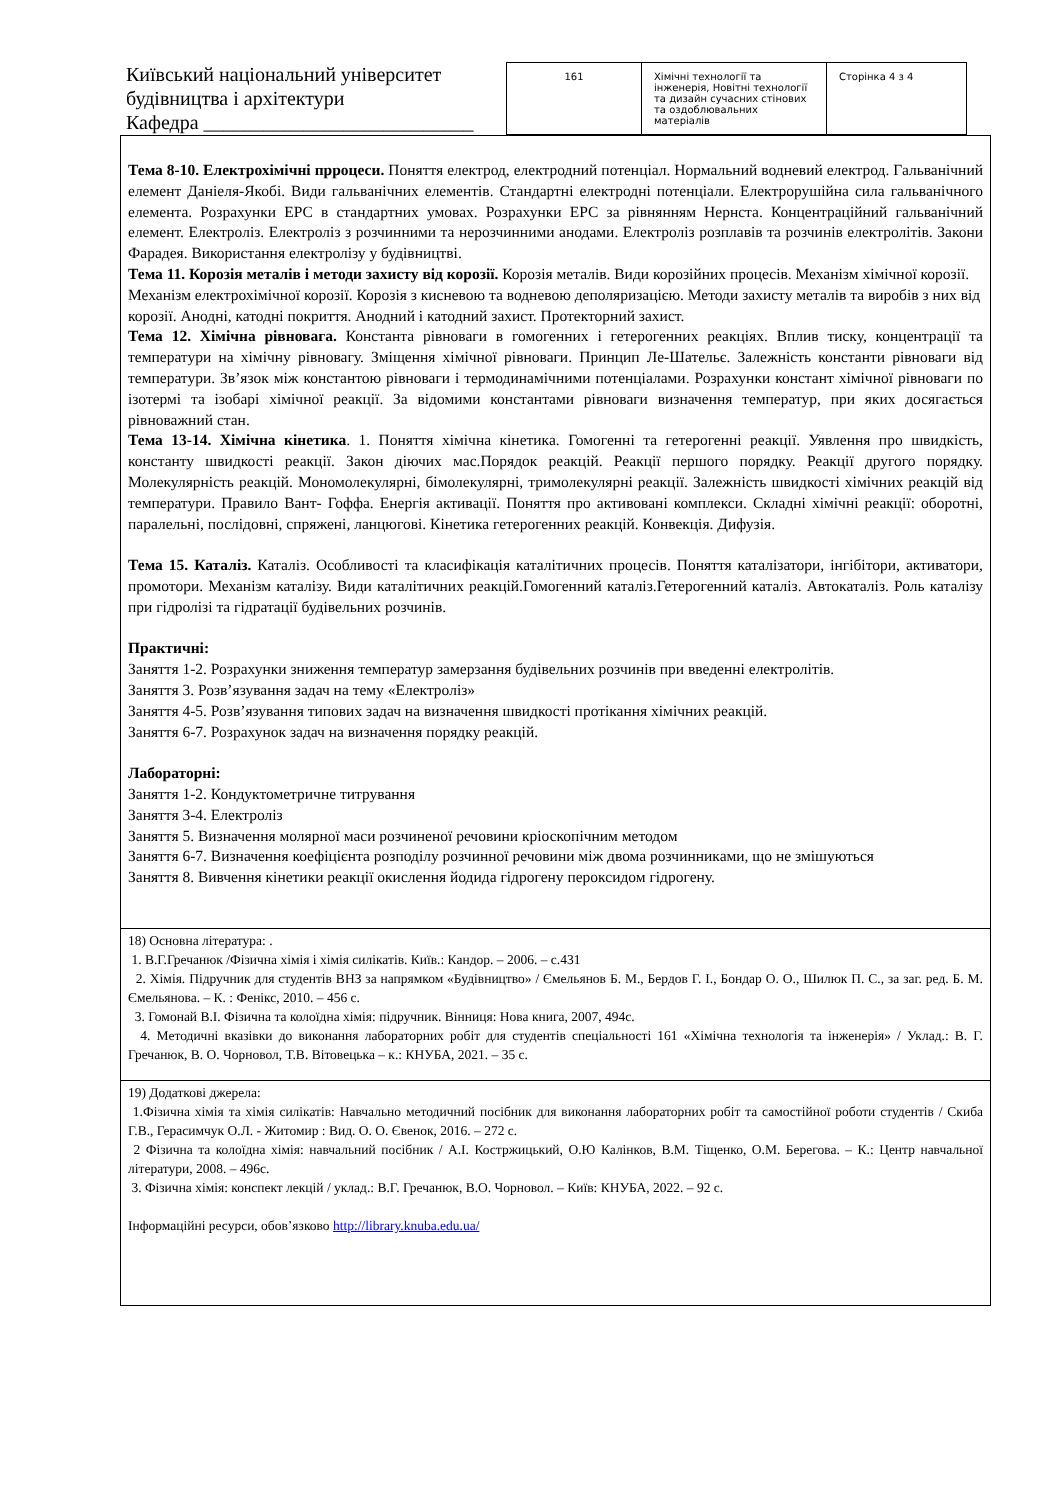Київський національний університет будівництва і архітектури
Кафедра ___________________________
| 161 | Хімічні технології та інженерія, Новітні технології та дизайн сучасних стінових та оздоблювальних матеріалів | Сторінка 4 з 4 |
Тема 8-10. Електрохімічні прроцеси. Поняття електрод, електродний потенціал. Нормальний водневий електрод. Гальванічний елемент Даніеля-Якобі. Види гальванічних елементів. Стандартні електродні потенціали. Електрорушійна сила гальванічного елемента. Розрахунки ЕРС в стандартних умовах. Розрахунки ЕРС за рівнянням Нернста. Концентраційний гальванічний елемент. Електроліз. Електроліз з розчинними та нерозчинними анодами. Електроліз розплавів та розчинів електролітів. Закони Фарадея. Використання електролізу у будівництві.
Тема 11. Корозія металів і методи захисту від корозії. Корозія металів. Види корозійних процесів. Механізм хімічної корозії. Механізм електрохімічної корозії. Корозія з кисневою та водневою деполяризацією. Методи захисту металів та виробів з них від корозії. Анодні, катодні покриття. Анодний і катодний захист. Протекторний захист.
Тема 12. Хімічна рівновага. Константа рівноваги в гомогенних і гетерогенних реакціях. Вплив тиску, концентрації та температури на хімічну рівновагу. Зміщення хімічної рівноваги. Принцип Ле-Шательє. Залежність константи рівноваги від температури. Зв’язок між константою рівноваги і термодинамічними потенціалами. Розрахунки констант хімічної рівноваги по ізотермі та ізобарі хімічної реакції. За відомими константами рівноваги визначення температур, при яких досягається рівноважний стан.
Тема 13-14. Хімічна кінетика. 1. Поняття хімічна кінетика. Гомогенні та гетерогенні реакції. Уявлення про швидкість, константу швидкості реакції. Закон діючих мас.Порядок реакцій. Реакції першого порядку. Реакції другого порядку. Молекулярність реакцій. Мономолекулярні, бімолекулярні, тримолекулярні реакції. Залежність швидкості хімічних реакцій від температури. Правило Вант- Гоффа. Енергія активації. Поняття про активовані комплекси. Складні хімічні реакції: оборотні, паралельні, послідовні, спряжені, ланцюгові. Кінетика гетерогенних реакцій. Конвекція. Дифузія.
Тема 15. Каталіз. Каталіз. Особливості та класифікація каталітичних процесів. Поняття каталізатори, інгібітори, активатори, промотори. Механізм каталізу. Види каталітичних реакцій.Гомогенний каталіз.Гетерогенний каталіз. Автокаталіз. Роль каталізу при гідролізі та гідратації будівельних розчинів.
Практичні:
Заняття 1-2. Розрахунки зниження температур замерзання будівельних розчинів при введенні електролітів.
Заняття 3. Розв’язування задач на тему «Електроліз»
Заняття 4-5. Розв’язування типових задач на визначення швидкості протікання хімічних реакцій.
Заняття 6-7. Розрахунок задач на визначення порядку реакцій.
Лабораторні:
Заняття 1-2. Кондуктометричне титрування
Заняття 3-4. Електроліз
Заняття 5. Визначення молярної маси розчиненої речовини кріоскопічним методом
Заняття 6-7. Визначення коефіцієнта розподілу розчинної речовини між двома розчинниками, що не змішуються
Заняття 8. Вивчення кінетики реакції окислення йодида гідрогену пероксидом гідрогену.
18) Основна література: .
1. В.Г.Гречанюк /Фізична хімія і хімія силікатів. Київ.: Кандор. – 2006. – с.431
2. Хімія. Підручник для студентів ВНЗ за напрямком «Будівництво» / Ємельянов Б. М., Бердов Г. І., Бондар О. О., Шилюк П. С., за заг. ред. Б. М. Ємельянова. – К. : Фенікс, 2010. – 456 с.
3. Гомонай В.І. Фізична та колоїдна хімія: підручник. Вінниця: Нова книга, 2007, 494с.
4. Методичні вказівки до виконання лабораторних робіт для студентів спеціальності 161 «Хімічна технологія та інженерія» / Уклад.: В. Г. Гречанюк, В. О. Чорновол, Т.В. Вітовецька – к.: КНУБА, 2021. – 35 с.
19) Додаткові джерела:
1.Фізична хімія та хімія силікатів: Навчально методичний посібник для виконання лабораторних робіт та самостійної роботи студентів / Скиба Г.В., Герасимчук О.Л. - Житомир : Вид. О. О. Євенок, 2016. – 272 с.
2 Фізична та колоїдна хімія: навчальний посібник / А.І. Костржицький, О.Ю Калінков, В.М. Тіщенко, О.М. Берегова. – К.: Центр навчальної літератури, 2008. – 496с.
3. Фізична хімія: конспект лекцій / уклад.: В.Г. Гречанюк, В.О. Чорновол. – Київ: КНУБА, 2022. – 92 с.
Інформаційні ресурси, обов’язково http://library.knuba.edu.ua/